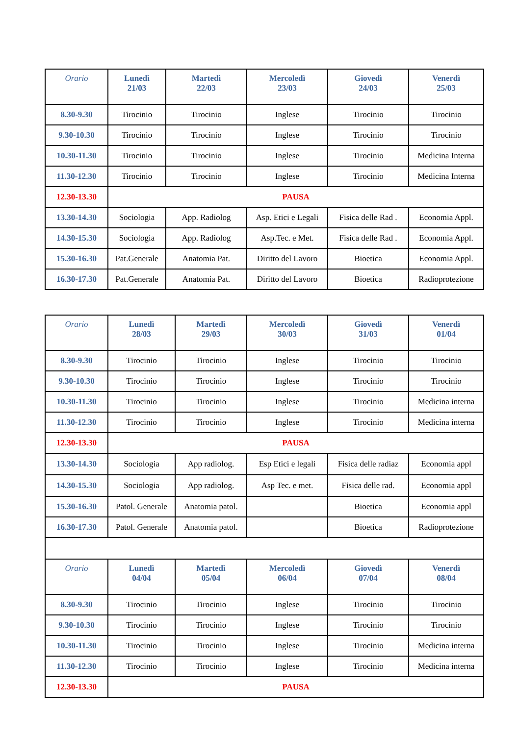| Orario | Lunedì 21/03 | Martedì 22/03 | Mercoledì 23/03 | Giovedì 24/03 | Venerdì 25/03 |
| --- | --- | --- | --- | --- | --- |
| 8.30-9.30 | Tirocinio | Tirocinio | Inglese | Tirocinio | Tirocinio |
| 9.30-10.30 | Tirocinio | Tirocinio | Inglese | Tirocinio | Tirocinio |
| 10.30-11.30 | Tirocinio | Tirocinio | Inglese | Tirocinio | Medicina Interna |
| 11.30-12.30 | Tirocinio | Tirocinio | Inglese | Tirocinio | Medicina Interna |
| 12.30-13.30 | PAUSA | | | | |
| 13.30-14.30 | Sociologia | App. Radiolog | Asp. Etici e Legali | Fisica delle Rad . | Economia Appl. |
| 14.30-15.30 | Sociologia | App. Radiolog | Asp.Tec. e Met. | Fisica delle Rad . | Economia Appl. |
| 15.30-16.30 | Pat.Generale | Anatomia Pat. | Diritto del Lavoro | Bioetica | Economia Appl. |
| 16.30-17.30 | Pat.Generale | Anatomia Pat. | Diritto del Lavoro | Bioetica | Radioprotezione |
| Orario | Lunedì 28/03 | Martedì 29/03 | Mercoledì 30/03 | Giovedì 31/03 | Venerdì 01/04 |
| --- | --- | --- | --- | --- | --- |
| 8.30-9.30 | Tirocinio | Tirocinio | Inglese | Tirocinio | Tirocinio |
| 9.30-10.30 | Tirocinio | Tirocinio | Inglese | Tirocinio | Tirocinio |
| 10.30-11.30 | Tirocinio | Tirocinio | Inglese | Tirocinio | Medicina interna |
| 11.30-12.30 | Tirocinio | Tirocinio | Inglese | Tirocinio | Medicina interna |
| 12.30-13.30 | PAUSA | | | | |
| 13.30-14.30 | Sociologia | App radiolog. | Esp Etici e legali | Fisica delle radiaz | Economia appl |
| 14.30-15.30 | Sociologia | App radiolog. | Asp Tec. e met. | Fisica delle rad. | Economia appl |
| 15.30-16.30 | Patol. Generale | Anatomia patol. | | Bioetica | Economia appl |
| 16.30-17.30 | Patol. Generale | Anatomia patol. | | Bioetica | Radioprotezione |
| Orario | Lunedì 04/04 | Martedì 05/04 | Mercoledì 06/04 | Giovedì 07/04 | Venerdì 08/04 |
| 8.30-9.30 | Tirocinio | Tirocinio | Inglese | Tirocinio | Tirocinio |
| 9.30-10.30 | Tirocinio | Tirocinio | Inglese | Tirocinio | Tirocinio |
| 10.30-11.30 | Tirocinio | Tirocinio | Inglese | Tirocinio | Medicina interna |
| 11.30-12.30 | Tirocinio | Tirocinio | Inglese | Tirocinio | Medicina interna |
| 12.30-13.30 | PAUSA | | | | |